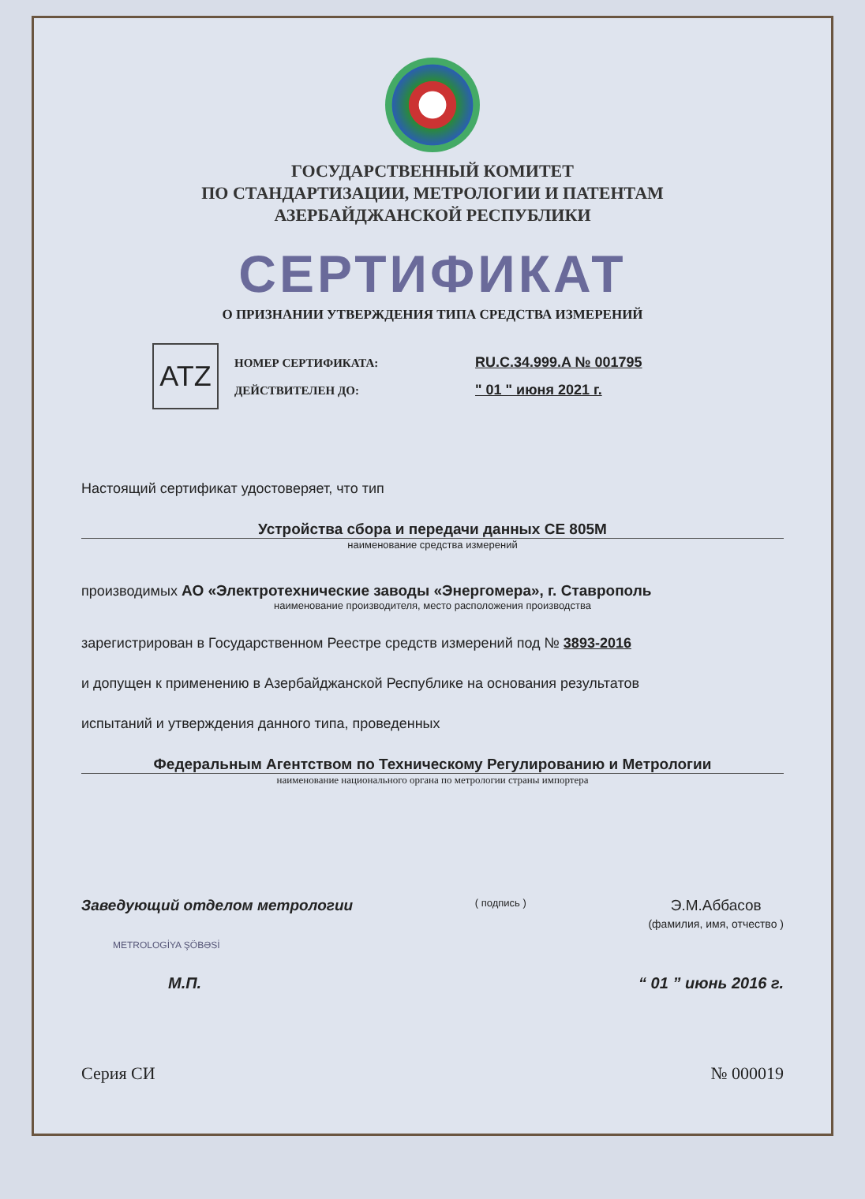ГОСУДАРСТВЕННЫЙ КОМИТЕТ
ПО СТАНДАРТИЗАЦИИ, МЕТРОЛОГИИ И ПАТЕНТАМ
АЗЕРБАЙДЖАНСКОЙ РЕСПУБЛИКИ
СЕРТИФИКАТ
О ПРИЗНАНИИ УТВЕРЖДЕНИЯ ТИПА СРЕДСТВА ИЗМЕРЕНИЙ
ATZ
НОМЕР СЕРТИФИКАТА: RU.C.34.999.A № 001795
ДЕЙСТВИТЕЛЕН ДО: " 01 " июня 2021 г.
Настоящий сертификат удостоверяет, что тип
Устройства сбора и передачи данных CE 805M
наименование средства измерений
производимых АО «Электротехнические заводы «Энергомера», г. Ставрополь
наименование производителя, место расположения производства
зарегистрирован в Государственном Реестре средств измерений под № 3893-2016
и допущен к применению в Азербайджанской Республике на основания результатов
испытаний и утверждения данного типа, проведенных
Федеральным Агентством по Техническому Регулированию и Метрологии
наименование национального органа по метрологии страны импортера
Заведующий отделом метрологии ( подпись ) Э.М.Аббасов
(фамилия, имя, отчество )
METROLOGİYA ŞÖBƏSİ
М.П. “ 01 ” июнь 2016 г.
Серия СИ № 000019